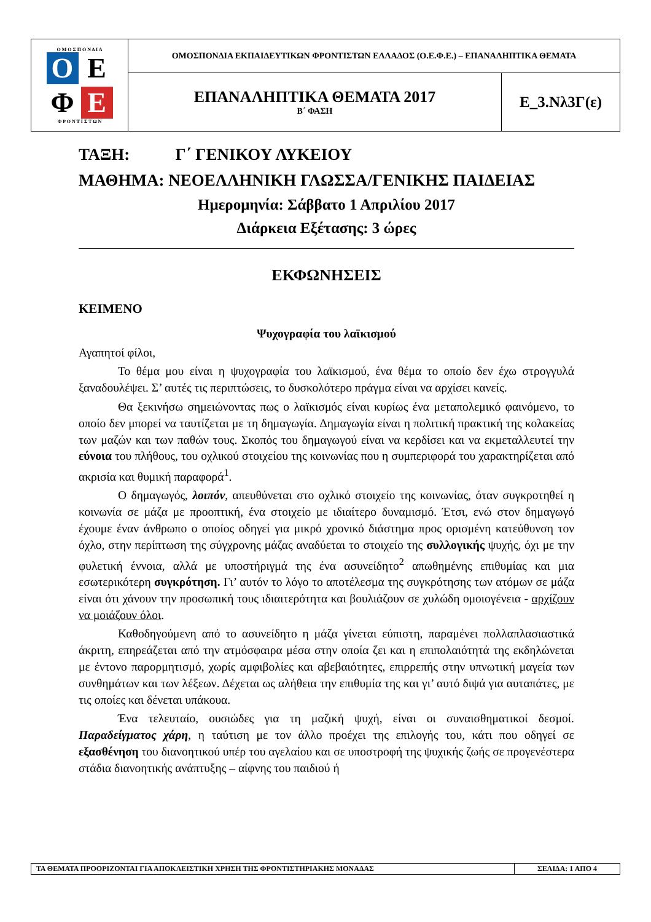| Ο Μ Ο Σ Π Ο Ν Δ Ι Α Ο Ε Φ Ε Φ Ρ Ο Ν Τ Ι Σ Τ Ω Ν | ΟΜΟΣΠΟΝΔΙΑ ΕΚΠΑΙΔΕΥΤΙΚΩΝ ΦΡΟΝΤΙΣΤΩΝ ΕΛΛΑΔΟΣ (Ο.Ε.Φ.Ε.) – ΕΠΑΝΑΛΗΠΤΙΚΑ ΘΕΜΑΤΑ | |
| | ΕΠΑΝΑΛΗΠΤΙΚΑ ΘΕΜΑΤΑ 2017 Β΄ ΦΑΣΗ | Ε_3.Νλ3Γ(ε) |
ΤΑΞΗ: Γ΄ ΓΕΝΙΚΟΥ ΛΥΚΕΙΟΥ
ΜΑΘΗΜΑ: ΝΕΟΕΛΛΗΝΙΚΗ ΓΛΩΣΣΑ/ΓΕΝΙΚΗΣ ΠΑΙΔΕΙΑΣ
Ημερομηνία: Σάββατο 1 Απριλίου 2017
Διάρκεια Εξέτασης: 3 ώρες
ΕΚΦΩΝΗΣΕΙΣ
ΚΕΙΜΕΝΟ
Ψυχογραφία του λαϊκισμού
Αγαπητοί φίλοι,
Το θέμα μου είναι η ψυχογραφία του λαϊκισμού, ένα θέμα το οποίο δεν έχω στρογγυλά ξαναδουλέψει. Σ’ αυτές τις περιπτώσεις, το δυσκολότερο πράγμα είναι να αρχίσει κανείς.
Θα ξεκινήσω σημειώνοντας πως ο λαϊκισμός είναι κυρίως ένα μεταπολεμικό φαινόμενο, το οποίο δεν μπορεί να ταυτίζεται με τη δημαγωγία. Δημαγωγία είναι η πολιτική πρακτική της κολακείας των μαζών και των παθών τους. Σκοπός του δημαγωγού είναι να κερδίσει και να εκμεταλλευτεί την εύνοια του πλήθους, του οχλικού στοιχείου της κοινωνίας που η συμπεριφορά του χαρακτηρίζεται από ακρισία και θυμική παραφορά<sup>1</sup>.
Ο δημαγωγός, λοιπόν, απευθύνεται στο οχλικό στοιχείο της κοινωνίας, όταν συγκροτηθεί η κοινωνία σε μάζα με προοπτική, ένα στοιχείο με ιδιαίτερο δυναμισμό. Έτσι, ενώ στον δημαγωγό έχουμε έναν άνθρωπο ο οποίος οδηγεί για μικρό χρονικό διάστημα προς ορισμένη κατεύθυνση τον όχλο, στην περίπτωση της σύγχρονης μάζας αναδύεται το στοιχείο της συλλογικής ψυχής, όχι με την φυλετική έννοια, αλλά με υποστήριγμά της ένα ασυνείδητο<sup>2</sup> απωθημένης επιθυμίας και μια εσωτερικότερη συγκρότηση. Γι’ αυτόν το λόγο το αποτέλεσμα της συγκρότησης των ατόμων σε μάζα είναι ότι χάνουν την προσωπική τους ιδιαιτερότητα και βουλιάζουν σε χυλώδη ομοιογένεια - αρχίζουν να μοιάζουν όλοι.
Καθοδηγούμενη από το ασυνείδητο η μάζα γίνεται εύπιστη, παραμένει πολλαπλασιαστικά άκριτη, επηρεάζεται από την ατμόσφαιρα μέσα στην οποία ζει και η επιπολαιότητά της εκδηλώνεται με έντονο παρορμητισμό, χωρίς αμφιβολίες και αβεβαιότητες, επιρρεπής στην υπνωτική μαγεία των συνθημάτων και των λέξεων. Δέχεται ως αλήθεια την επιθυμία της και γι’ αυτό διψά για αυταπάτες, με τις οποίες και δένεται υπάκουα.
Ένα τελευταίο, ουσιώδες για τη μαζική ψυχή, είναι οι συναισθηματικοί δεσμοί. Παραδείγματος χάρη, η ταύτιση με τον άλλο προέχει της επιλογής του, κάτι που οδηγεί σε εξασθένηση του διανοητικού υπέρ του αγελαίου και σε υποστροφή της ψυχικής ζωής σε προγενέστερα στάδια διανοητικής ανάπτυξης – αίφνης του παιδιού ή
| ΤΑ ΘΕΜΑΤΑ ΠΡΟΟΡΙΖΟΝΤΑΙ ΓΙΑ ΑΠΟΚΛΕΙΣΤΙΚΗ ΧΡΗΣΗ ΤΗΣ ΦΡΟΝΤΙΣΤΗΡΙΑΚΗΣ ΜΟΝΑΔΑΣ | ΣΕΛΙΔΑ: 1 ΑΠΟ 4 |